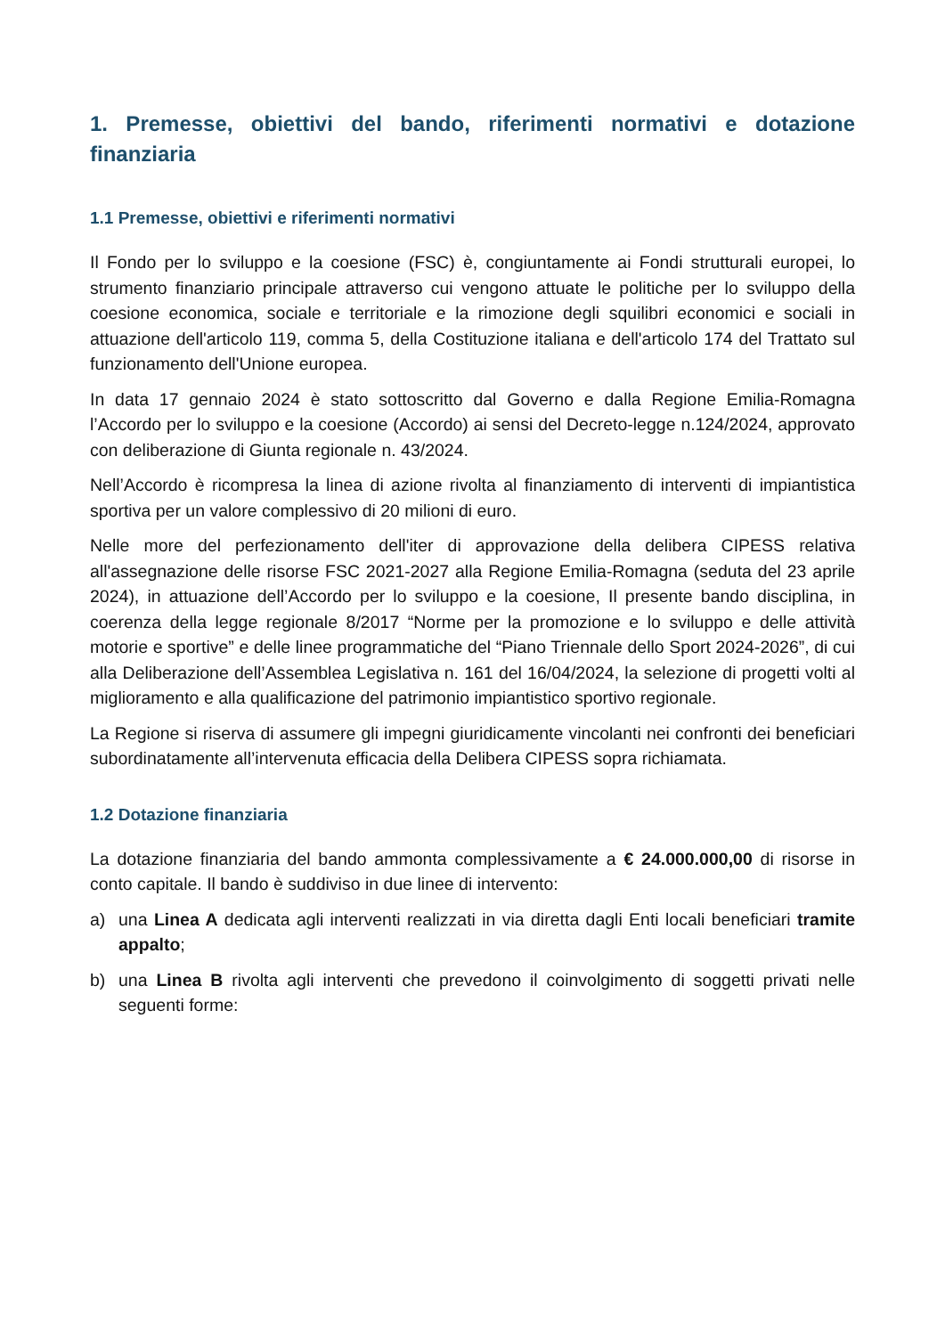1. Premesse, obiettivi del bando, riferimenti normativi e dotazione finanziaria
1.1 Premesse, obiettivi e riferimenti normativi
Il Fondo per lo sviluppo e la coesione (FSC) è, congiuntamente ai Fondi strutturali europei, lo strumento finanziario principale attraverso cui vengono attuate le politiche per lo sviluppo della coesione economica, sociale e territoriale e la rimozione degli squilibri economici e sociali in attuazione dell'articolo 119, comma 5, della Costituzione italiana e dell'articolo 174 del Trattato sul funzionamento dell'Unione europea.
In data 17 gennaio 2024 è stato sottoscritto dal Governo e dalla Regione Emilia-Romagna l’Accordo per lo sviluppo e la coesione (Accordo) ai sensi del Decreto-legge n.124/2024, approvato con deliberazione di Giunta regionale n. 43/2024.
Nell’Accordo è ricompresa la linea di azione rivolta al finanziamento di interventi di impiantistica sportiva per un valore complessivo di 20 milioni di euro.
Nelle more del perfezionamento dell'iter di approvazione della delibera CIPESS relativa all'assegnazione delle risorse FSC 2021-2027 alla Regione Emilia-Romagna (seduta del 23 aprile 2024), in attuazione dell’Accordo per lo sviluppo e la coesione, Il presente bando disciplina, in coerenza della legge regionale 8/2017 “Norme per la promozione e lo sviluppo e delle attività motorie e sportive” e delle linee programmatiche del “Piano Triennale dello Sport 2024-2026”, di cui alla Deliberazione dell’Assemblea Legislativa n. 161 del 16/04/2024, la selezione di progetti volti al miglioramento e alla qualificazione del patrimonio impiantistico sportivo regionale.
La Regione si riserva di assumere gli impegni giuridicamente vincolanti nei confronti dei beneficiari subordinatamente all’intervenuta efficacia della Delibera CIPESS sopra richiamata.
1.2 Dotazione finanziaria
La dotazione finanziaria del bando ammonta complessivamente a € 24.000.000,00 di risorse in conto capitale. Il bando è suddiviso in due linee di intervento:
a) una Linea A dedicata agli interventi realizzati in via diretta dagli Enti locali beneficiari tramite appalto;
b) una Linea B rivolta agli interventi che prevedono il coinvolgimento di soggetti privati nelle seguenti forme: